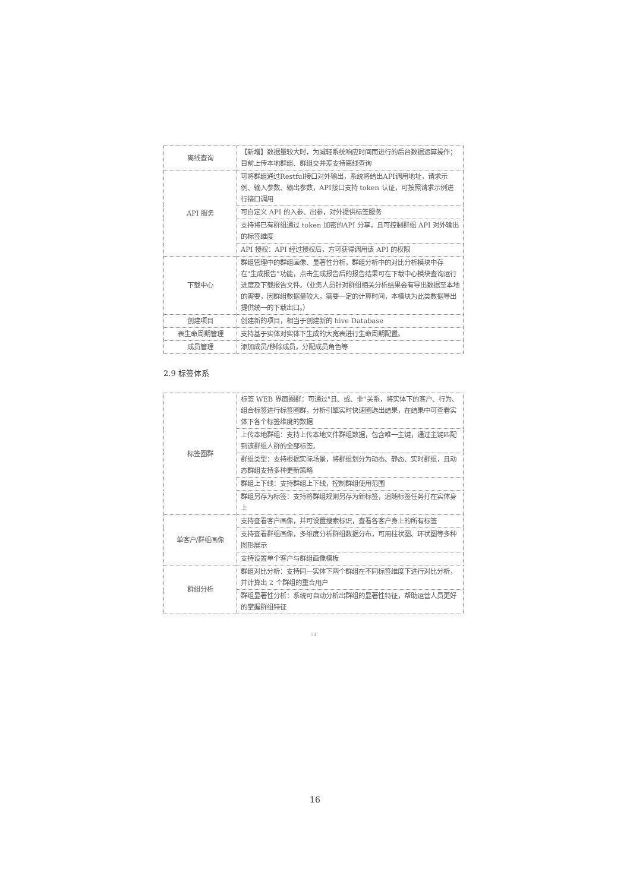| 离线查询 | 【新增】数据量较大时，为减轻系统响应时间而进行的后台数据运算操作；目前上传本地群组、群组交并差支持离线查询 |
| API 服务 | 可将群组通过Restful接口对外输出，系统将给出API调用地址，请求示例、输入参数、输出参数，API接口支持 token 认证，可按照请求示例进行接口调用 |
| | 可自定义 API 的入参、出参，对外提供标签服务 |
| | 支持将已有群组通过 token 加密的API 分享，且可控制群组 API 对外输出的标签维度 |
| | API 授权：API 经过授权后，方可获得调用该 API 的权限 |
| 下载中心 | 群组管理中的群组画像、显著性分析，群组分析中的对比分析模块中存在"生成报告"功能，点击生成报告后的报告结果可在下载中心模块查询运行进度及下载报告文件。（业务人员针对群组相关分析结果会有导出数据至本地的需要，因群组数据量较大，需要一定的计算时间，本模块为此类数据导出提供统一的下载出口。） |
| 创建项目 | 创建新的项目，相当于创建新的 hive Database |
| 表生命周期管理 | 支持基于实体对实体下生成的大宽表进行生命周期配置。 |
| 成员管理 | 添加成员/移除成员，分配成员角色等 |
2.9 标签体系
| 标签圈群 | 标签 WEB 界面圈群：可通过"且、或、非"关系，将实体下的客户、行为、组合标签进行标签圈群，分析引擎实时快速圈选出结果，在结果中可查看实体下各个标签维度的数据 |
| | 上传本地群组：支持上传本地文件群组数据，包含唯一主键，通过主键匹配到该群组人群的全部标签。 |
| | 群组类型：支持根据实际场景，将群组划分为动态、静态、实时群组，且动态群组支持多种更新策略 |
| | 群组上下线：支持群组上下线，控制群组使用范围 |
| | 群组另存为标签：支持将群组规则另存为新标签，追随标签任务打在实体身上 |
| 单客户/群组画像 | 支持查看客户画像，并可设置搜索标识，查看各客户身上的所有标签 |
| | 支持查看群组画像，多维度分析群组数据分布，可用柱状图、环状图等多种图形展示 |
| | 支持设置单个客户与群组画像模板 |
| 群组分析 | 群组对比分析：支持同一实体下两个群组在不同标签维度下进行对比分析，并计算出 2 个群组的重合用户 |
| | 群组显著性分析：系统可自动分析出群组的显著性特征，帮助运营人员更好的掌握群组特征 |
14
16